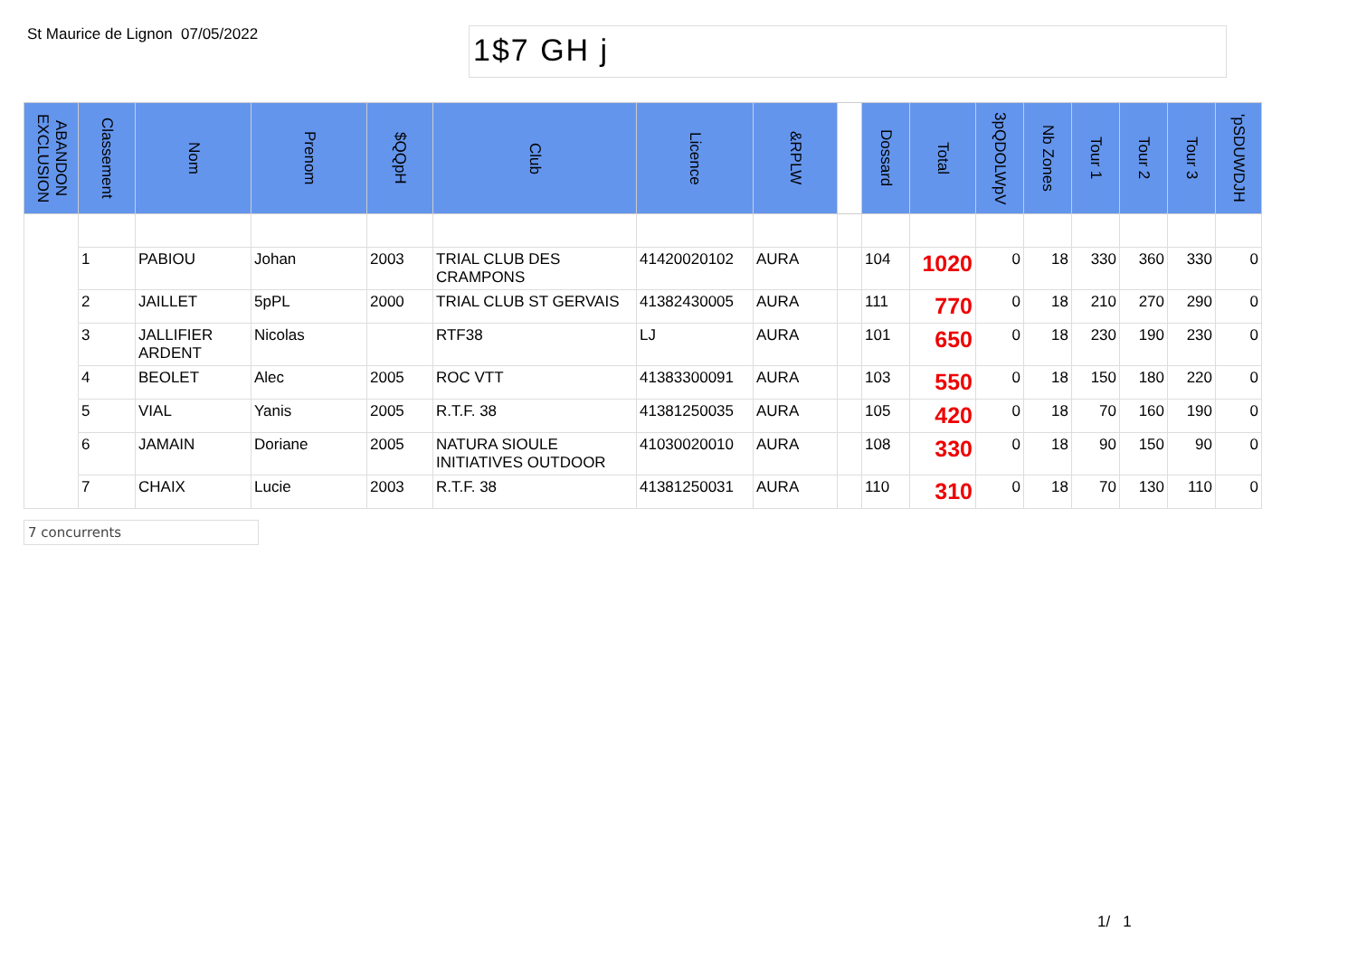St Maurice de Lignon
07/05/2022
1$7 GH j
| ABANDON EXCLUSION | Classement | Nom | Prenom | $QQpH | Club | Licence | &RPLW | | Dossard | Total | 3pQDOLWpV | Nb Zones | Tour 1 | Tour 2 | Tour 3 | 'pSDUWDJH |
| --- | --- | --- | --- | --- | --- | --- | --- | --- | --- | --- | --- | --- | --- | --- | --- | --- |
| | 1 | PABIOU | Johan | 2003 | TRIAL CLUB DES CRAMPONS | 41420020102 | AURA | | 104 | 1020 | 0 | 18 | 330 | 360 | 330 | 0 |
| | 2 | JAILLET | 5pPL | 2000 | TRIAL CLUB ST GERVAIS | 41382430005 | AURA | | 111 | 770 | 0 | 18 | 210 | 270 | 290 | 0 |
| | 3 | JALLIFIER ARDENT | Nicolas | | RTF38 | LJ | AURA | | 101 | 650 | 0 | 18 | 230 | 190 | 230 | 0 |
| | 4 | BEOLET | Alec | 2005 | ROC VTT | 41383300091 | AURA | | 103 | 550 | 0 | 18 | 150 | 180 | 220 | 0 |
| | 5 | VIAL | Yanis | 2005 | R.T.F. 38 | 41381250035 | AURA | | 105 | 420 | 0 | 18 | 70 | 160 | 190 | 0 |
| | 6 | JAMAIN | Doriane | 2005 | NATURA SIOULE INITIATIVES OUTDOOR | 41030020010 | AURA | | 108 | 330 | 0 | 18 | 90 | 150 | 90 | 0 |
| | 7 | CHAIX | Lucie | 2003 | R.T.F. 38 | 41381250031 | AURA | | 110 | 310 | 0 | 18 | 70 | 130 | 110 | 0 |
7 concurrents
1/ 1